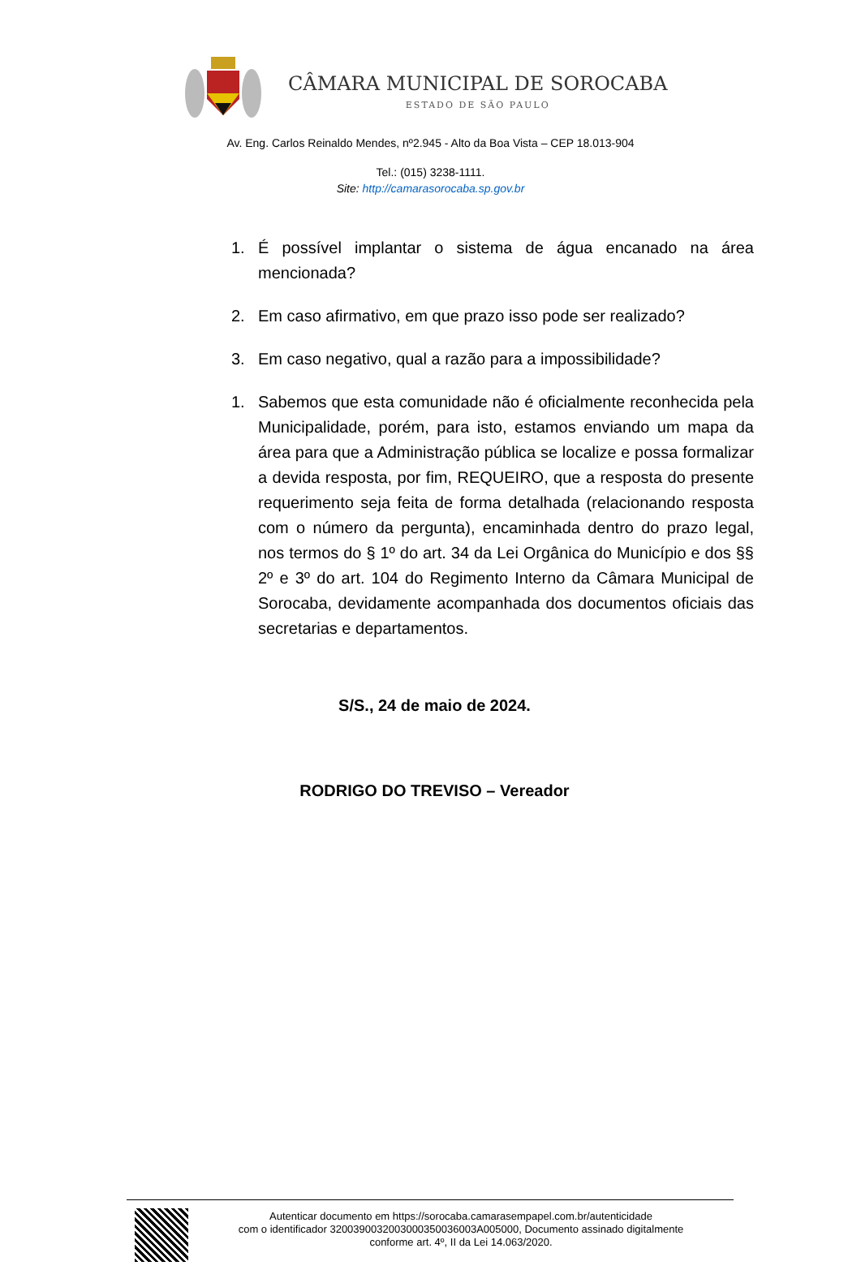CÂMARA MUNICIPAL DE SOROCABA
ESTADO DE SÃO PAULO
Av. Eng. Carlos Reinaldo Mendes, nº2.945 - Alto da Boa Vista – CEP 18.013-904
Tel.: (015) 3238-1111.
Site: http://camarasorocaba.sp.gov.br
1. É possível implantar o sistema de água encanado na área mencionada?
2. Em caso afirmativo, em que prazo isso pode ser realizado?
3. Em caso negativo, qual a razão para a impossibilidade?
1. Sabemos que esta comunidade não é oficialmente reconhecida pela Municipalidade, porém, para isto, estamos enviando um mapa da área para que a Administração pública se localize e possa formalizar a devida resposta, por fim, REQUEIRO, que a resposta do presente requerimento seja feita de forma detalhada (relacionando resposta com o número da pergunta), encaminhada dentro do prazo legal, nos termos do § 1º do art. 34 da Lei Orgânica do Município e dos §§ 2º e 3º do art. 104 do Regimento Interno da Câmara Municipal de Sorocaba, devidamente acompanhada dos documentos oficiais das secretarias e departamentos.
S/S., 24 de maio de 2024.
RODRIGO DO TREVISO – Vereador
Autenticar documento em https://sorocaba.camarasempapel.com.br/autenticidade
com o identificador 3200390032003000350036003A005000, Documento assinado digitalmente
conforme art. 4º, II da Lei 14.063/2020.